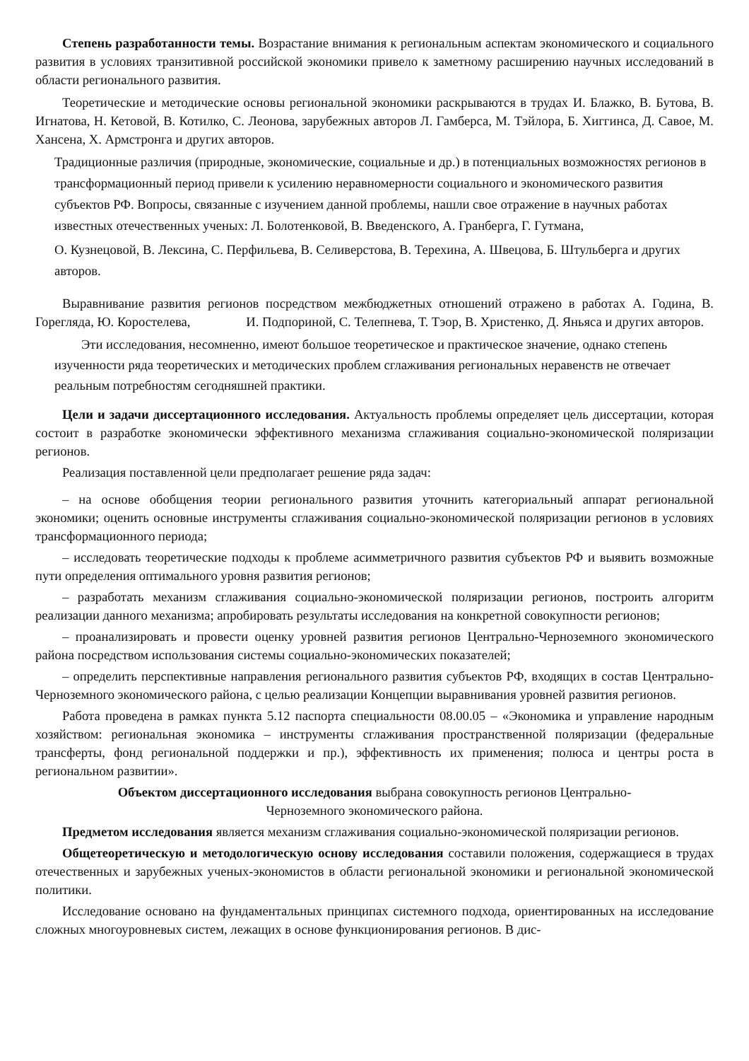Степень разработанности темы. Возрастание внимания к региональным аспектам экономического и социального развития в условиях транзитивной российской экономики привело к заметному расширению научных исследований в области регионального развития.
Теоретические и методические основы региональной экономики раскрываются в трудах И. Блажко, В. Бутова, В. Игнатова, Н. Кетовой, В. Котилко, С. Леонова, зарубежных авторов Л. Гамберса, М. Тэйлора, Б. Хиггинса, Д. Савое, М. Хансена, Х. Армстронга и других авторов.
Традиционные различия (природные, экономические, социальные и др.) в потенциальных возможностях регионов в трансформационный период привели к усилению неравномерности социального и экономического развития субъектов РФ. Вопросы, связанные с изучением данной проблемы, нашли свое отражение в научных работах известных отечественных ученых: Л. Болотенковой, В. Введенского, А. Гранберга, Г. Гутмана,
О. Кузнецовой, В. Лексина, С. Перфильева, В. Селиверстова, В. Терехина, А. Швецова, Б. Штульберга и других авторов.
Выравнивание развития регионов посредством межбюджетных отношений отражено в работах А. Година, В. Горегляда, Ю. Коростелева, И. Подпориной, С. Телепнева, Т. Тэор, В. Христенко, Д. Яньяса и других авторов.
Эти исследования, несомненно, имеют большое теоретическое и практическое значение, однако степень изученности ряда теоретических и методических проблем сглаживания региональных неравенств не отвечает реальным потребностям сегодняшней практики.
Цели и задачи диссертационного исследования. Актуальность проблемы определяет цель диссертации, которая состоит в разработке экономически эффективного механизма сглаживания социально-экономической поляризации регионов.
Реализация поставленной цели предполагает решение ряда задач:
– на основе обобщения теории регионального развития уточнить категориальный аппарат региональной экономики; оценить основные инструменты сглаживания социально-экономической поляризации регионов в условиях трансформационного периода;
– исследовать теоретические подходы к проблеме асимметричного развития субъектов РФ и выявить возможные пути определения оптимального уровня развития регионов;
– разработать механизм сглаживания социально-экономической поляризации регионов, построить алгоритм реализации данного механизма; апробировать результаты исследования на конкретной совокупности регионов;
– проанализировать и провести оценку уровней развития регионов Центрально-Черноземного экономического района посредством использования системы социально-экономических показателей;
– определить перспективные направления регионального развития субъектов РФ, входящих в состав Центрально-Черноземного экономического района, с целью реализации Концепции выравнивания уровней развития регионов.
Работа проведена в рамках пункта 5.12 паспорта специальности 08.00.05 – «Экономика и управление народным хозяйством: региональная экономика – инструменты сглаживания пространственной поляризации (федеральные трансферты, фонд региональной поддержки и пр.), эффективность их применения; полюса и центры роста в региональном развитии».
Объектом диссертационного исследования выбрана совокупность регионов Центрально-
Черноземного экономического района.
Предметом исследования является механизм сглаживания социально-экономической поляризации регионов.
Общетеоретическую и методологическую основу исследования составили положения, содержащиеся в трудах отечественных и зарубежных ученых-экономистов в области региональной экономики и региональной экономической политики.
Исследование основано на фундаментальных принципах системного подхода, ориентированных на исследование сложных многоуровневых систем, лежащих в основе функционирования регионов. В дис-